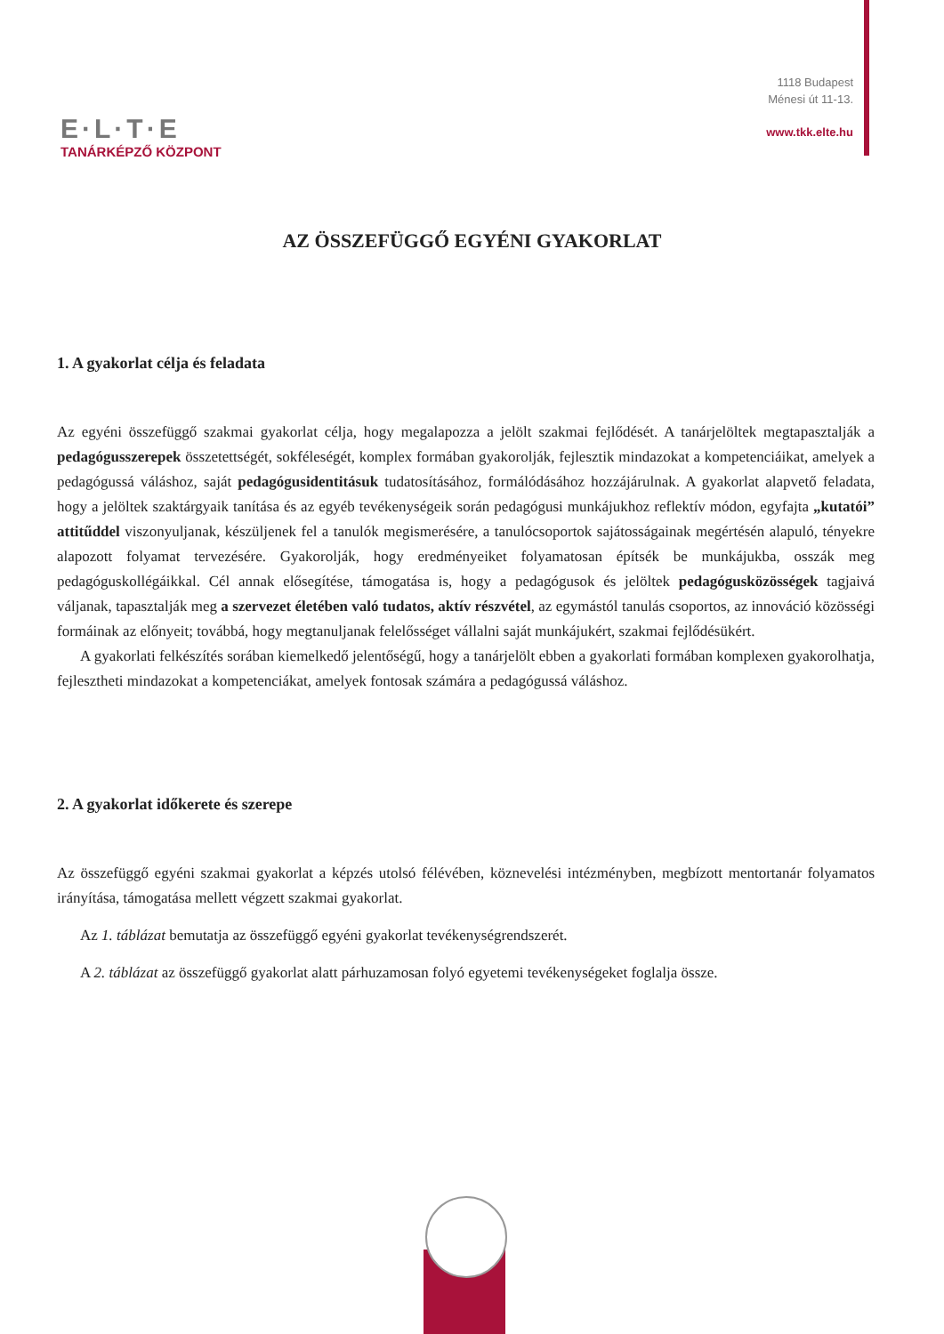E·L·T·E
TANÁRKÉPZŐ KÖZPONT
1118 Budapest
Ménesi út 11-13.
www.tkk.elte.hu
AZ ÖSSZEFÜGGŐ EGYÉNI GYAKORLAT
1. A gyakorlat célja és feladata
Az egyéni összefüggő szakmai gyakorlat célja, hogy megalapozza a jelölt szakmai fejlődését. A tanárjelöltek megtapasztalják a pedagógusszerepek összetettségét, sokféleségét, komplex formában gyakorolják, fejlesztik mindazokat a kompetenciáikat, amelyek a pedagógussá váláshoz, saját pedagógusidentitásuk tudatosításához, formálódásához hozzájárulnak. A gyakorlat alapvető feladata, hogy a jelöltek szaktárgyaik tanítása és az egyéb tevékenységeik során pedagógusi munkájukhoz reflektív módon, egyfajta „kutatói” attitűddel viszonyuljanak, készüljenek fel a tanulók megismerésére, a tanulócsoportok sajátosságainak megértésén alapuló, tényekre alapozott folyamat tervezésére. Gyakorolják, hogy eredményeiket folyamatosan építsék be munkájukba, osszák meg pedagóguskollégáikkal. Cél annak elősegítése, támogatása is, hogy a pedagógusok és jelöltek pedagógusközösségek tagjaivá váljanak, tapasztalják meg a szervezet életében való tudatos, aktív részvétel, az egymástól tanulás csoportos, az innováció közösségi formáinak az előnyeit; továbbá, hogy megtanuljanak felelősséget vállalni saját munkájukért, szakmai fejlődésükért.
A gyakorlati felkészítés sorában kiemelkedő jelentőségű, hogy a tanárjelölt ebben a gyakorlati formában komplexen gyakorolhatja, fejlesztheti mindazokat a kompetenciákat, amelyek fontosak számára a pedagógussá váláshoz.
2. A gyakorlat időkerete és szerepe
Az összefüggő egyéni szakmai gyakorlat a képzés utolsó félévében, köznevelési intézményben, megbízott mentortanár folyamatos irányítása, támogatása mellett végzett szakmai gyakorlat.
Az 1. táblázat bemutatja az összefüggő egyéni gyakorlat tevékenységrendszerét.
A 2. táblázat az összefüggő gyakorlat alatt párhuzamosan folyó egyetemi tevékenységeket foglalja össze.